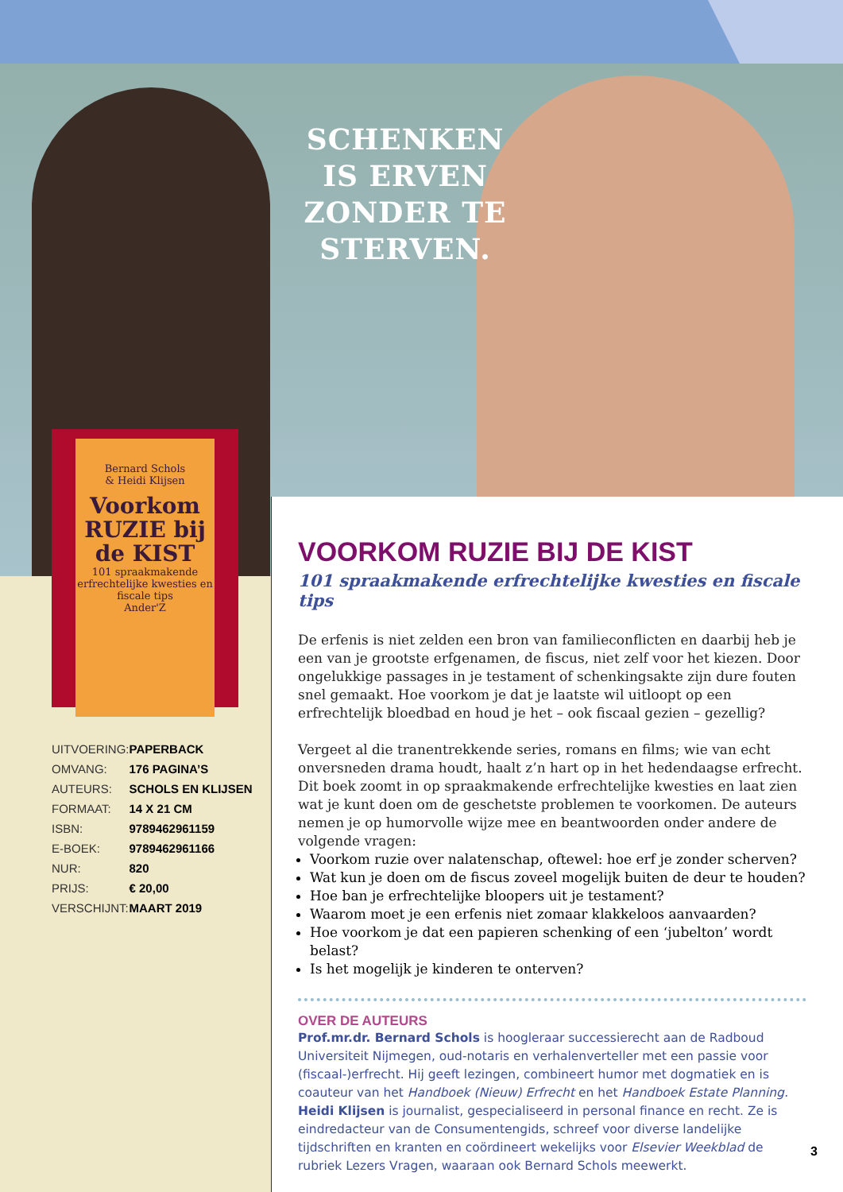SCHENKEN IS ERVEN ZONDER TE STERVEN.
Bernard Schols
& Heidi Klijsen
Voorkom RUZIE bij de KIST
101 spraakmakende erfrechtelijke kwesties en fiscale tips
Ander'Z
| UITVOERING: | PAPERBACK |
| OMVANG: | 176 PAGINA’S |
| AUTEURS: | SCHOLS EN KLIJSEN |
| FORMAAT: | 14 X 21 CM |
| ISBN: | 9789462961159 |
| E-BOEK: | 9789462961166 |
| NUR: | 820 |
| PRIJS: | € 20,00 |
| VERSCHIJNT: | MAART 2019 |
VOORKOM RUZIE BIJ DE KIST
101 spraakmakende erfrechtelijke kwesties en fiscale tips
De erfenis is niet zelden een bron van familieconflicten en daarbij heb je een van je grootste erfgenamen, de fiscus, niet zelf voor het kiezen. Door ongelukkige passages in je testament of schenkingsakte zijn dure fouten snel gemaakt. Hoe voorkom je dat je laatste wil uitloopt op een erfrechtelijk bloedbad en houd je het – ook fiscaal gezien – gezellig?
Vergeet al die tranentrekkende series, romans en films; wie van echt onversneden drama houdt, haalt z’n hart op in het hedendaagse erfrecht. Dit boek zoomt in op spraakmakende erfrechtelijke kwesties en laat zien wat je kunt doen om de geschetste problemen te voorkomen. De auteurs nemen je op humorvolle wijze mee en beantwoorden onder andere de volgende vragen:
Voorkom ruzie over nalatenschap, oftewel: hoe erf je zonder scherven?
Wat kun je doen om de fiscus zoveel mogelijk buiten de deur te houden?
Hoe ban je erfrechtelijke bloopers uit je testament?
Waarom moet je een erfenis niet zomaar klakkeloos aanvaarden?
Hoe voorkom je dat een papieren schenking of een ‘jubelton’ wordt belast?
Is het mogelijk je kinderen te onterven?
OVER DE AUTEURS
Prof.mr.dr. Bernard Schols is hoogleraar successierecht aan de Radboud Universiteit Nijmegen, oud-notaris en verhalenverteller met een passie voor (fiscaal-)erfrecht. Hij geeft lezingen, combineert humor met dogmatiek en is coauteur van het Handboek (Nieuw) Erfrecht en het Handboek Estate Planning.
Heidi Klijsen is journalist, gespecialiseerd in personal finance en recht. Ze is eindredacteur van de Consumentengids, schreef voor diverse landelijke tijdschriften en kranten en coördineert wekelijks voor Elsevier Weekblad de rubriek Lezers Vragen, waaraan ook Bernard Schols meewerkt.
3